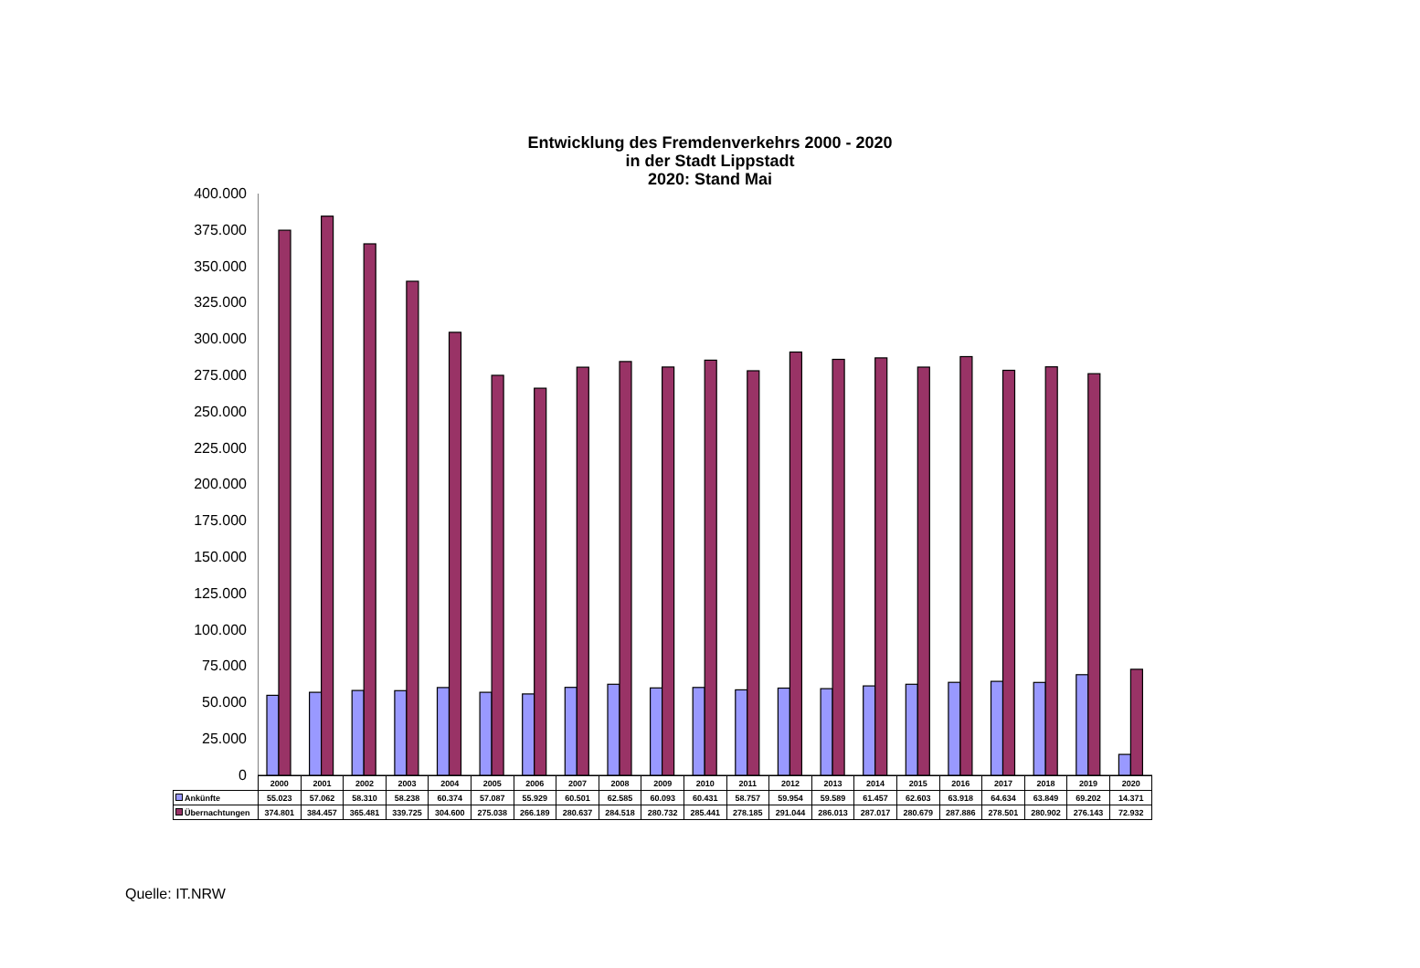Entwicklung des Fremdenverkehrs 2000 - 2020
in der Stadt Lippstadt
2020: Stand Mai
400.000
375.000
350.000
325.000
300.000
275.000
250.000
225.000
200.000
175.000
150.000
125.000
100.000
75.000
50.000
25.000
0
| | 2000 | 2001 | 2002 | 2003 | 2004 | 2005 | 2006 | 2007 | 2008 | 2009 | 2010 | 2011 | 2012 | 2013 | 2014 | 2015 | 2016 | 2017 | 2018 | 2019 | 2020 |
| --- | --- | --- | --- | --- | --- | --- | --- | --- | --- | --- | --- | --- | --- | --- | --- | --- | --- | --- | --- | --- | --- |
| Ankünfte | 55.023 | 57.062 | 58.310 | 58.238 | 60.374 | 57.087 | 55.929 | 60.501 | 62.585 | 60.093 | 60.431 | 58.757 | 59.954 | 59.589 | 61.457 | 62.603 | 63.918 | 64.634 | 63.849 | 69.202 | 14.371 |
| Übernachtungen | 374.801 | 384.457 | 365.481 | 339.725 | 304.600 | 275.038 | 266.189 | 280.637 | 284.518 | 280.732 | 285.441 | 278.185 | 291.044 | 286.013 | 287.017 | 280.679 | 287.886 | 278.501 | 280.902 | 276.143 | 72.932 |
Quelle: IT.NRW